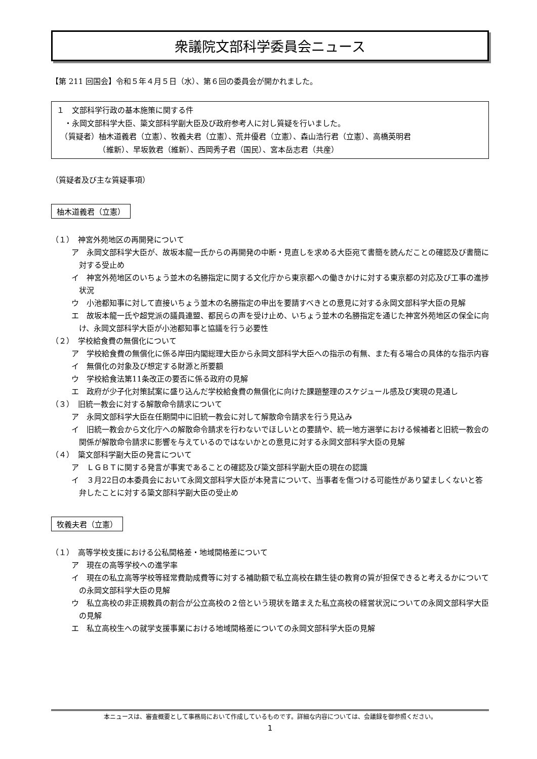衆議院文部科学委員会ニュース
【第 211 回国会】令和５年４月５日（水）、第６回の委員会が開かれました。
１　文部科学行政の基本施策に関する件
　・永岡文部科学大臣、簗文部科学副大臣及び政府参考人に対し質疑を行いました。
　（質疑者）柚木道義君（立憲）、牧義夫君（立憲）、荒井優君（立憲）、森山浩行君（立憲）、高橋英明君
　　　　　　（維新）、早坂敦君（維新）、西岡秀子君（国民）、宮本岳志君（共産）
（質疑者及び主な質疑事項）
柚木道義君（立憲）
（１）　神宮外苑地区の再開発について
ア　永岡文部科学大臣が、故坂本龍一氏からの再開発の中断・見直しを求める大臣宛て書簡を読んだことの確認及び書簡に対する受止め
イ　神宮外苑地区のいちょう並木の名勝指定に関する文化庁から東京都への働きかけに対する東京都の対応及び工事の進捗状況
ウ　小池都知事に対して直接いちょう並木の名勝指定の申出を要請すべきとの意見に対する永岡文部科学大臣の見解
エ　故坂本龍一氏や超党派の議員連盟、都民らの声を受け止め、いちょう並木の名勝指定を通じた神宮外苑地区の保全に向け、永岡文部科学大臣が小池都知事と協議を行う必要性
（２）　学校給食費の無償化について
ア　学校給食費の無償化に係る岸田内閣総理大臣から永岡文部科学大臣への指示の有無、また有る場合の具体的な指示内容
イ　無償化の対象及び想定する財源と所要額
ウ　学校給食法第11条改正の要否に係る政府の見解
エ　政府が少子化対策試案に盛り込んだ学校給食費の無償化に向けた課題整理のスケジュール感及び実現の見通し
（３）　旧統一教会に対する解散命令請求について
ア　永岡文部科学大臣在任期間中に旧統一教会に対して解散命令請求を行う見込み
イ　旧統一教会から文化庁への解散命令請求を行わないでほしいとの要請や、統一地方選挙における候補者と旧統一教会の関係が解散命令請求に影響を与えているのではないかとの意見に対する永岡文部科学大臣の見解
（４）　簗文部科学副大臣の発言について
ア　ＬＧＢＴに関する発言が事実であることの確認及び簗文部科学副大臣の現在の認識
イ　３月22日の本委員会において永岡文部科学大臣が本発言について、当事者を傷つける可能性があり望ましくないと答弁したことに対する簗文部科学副大臣の受止め
牧義夫君（立憲）
（１）　高等学校支援における公私間格差・地域間格差について
ア　現在の高等学校への進学率
イ　現在の私立高等学校等経常費助成費等に対する補助額で私立高校在籍生徒の教育の質が担保できると考えるかについての永岡文部科学大臣の見解
ウ　私立高校の非正規教員の割合が公立高校の２倍という現状を踏まえた私立高校の経営状況についての永岡文部科学大臣の見解
エ　私立高校生への就学支援事業における地域間格差についての永岡文部科学大臣の見解
本ニュースは、審査概要として事務局において作成しているものです。詳細な内容については、会議録を御参照ください。
1